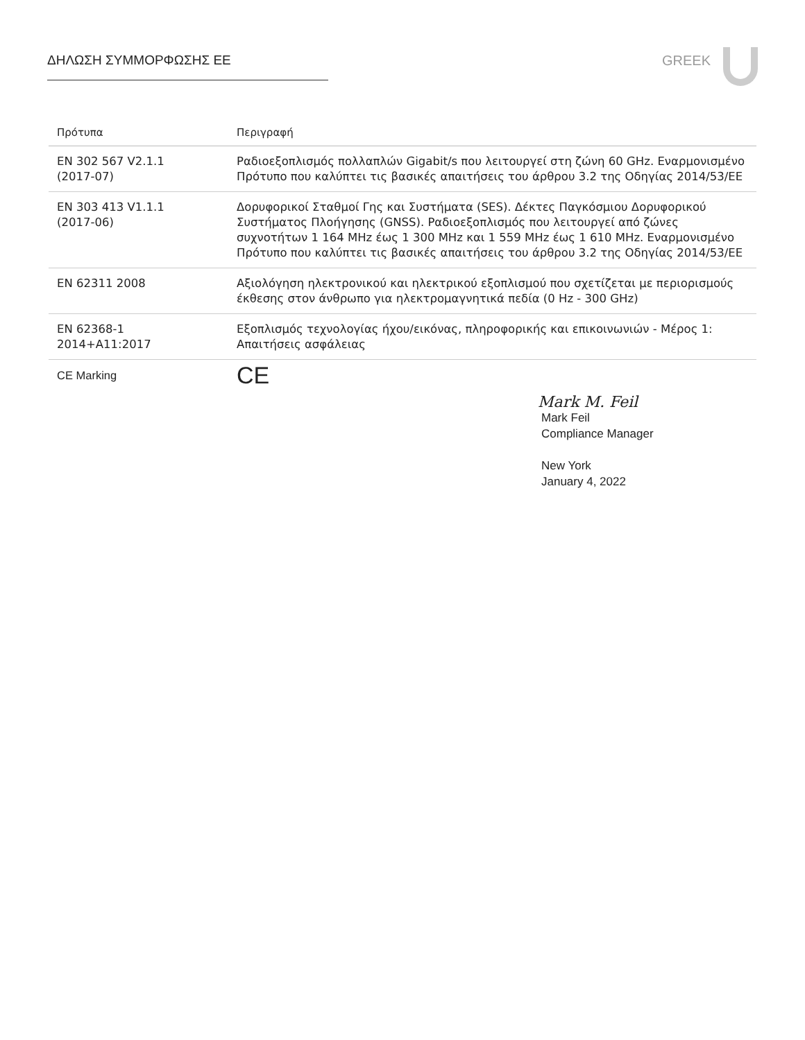ΔΗΛΩΣΗ ΣΥΜΜΟΡΦΩΣΗΣ ΕΕ GREEK
| Πρότυπα | Περιγραφή |
| --- | --- |
| EN 302 567 V2.1.1 (2017-07) | Ραδιοεξοπλισμός πολλαπλών Gigabit/s που λειτουργεί στη ζώνη 60 GHz. Εναρμονισμένο Πρότυπο που καλύπτει τις βασικές απαιτήσεις του άρθρου 3.2 της Οδηγίας 2014/53/ΕΕ |
| EN 303 413 V1.1.1 (2017-06) | Δορυφορικοί Σταθμοί Γης και Συστήματα (SES). Δέκτες Παγκόσμιου Δορυφορικού Συστήματος Πλοήγησης (GNSS). Ραδιοεξοπλισμός που λειτουργεί από ζώνες συχνοτήτων 1 164 MHz έως 1 300 MHz και 1 559 MHz έως 1 610 MHz. Εναρμονισμένο Πρότυπο που καλύπτει τις βασικές απαιτήσεις του άρθρου 3.2 της Οδηγίας 2014/53/ΕΕ |
| EN 62311 2008 | Αξιολόγηση ηλεκτρονικού και ηλεκτρικού εξοπλισμού που σχετίζεται με περιορισμούς έκθεσης στον άνθρωπο για ηλεκτρομαγνητικά πεδία (0 Hz - 300 GHz) |
| EN 62368-1 2014+A11:2017 | Εξοπλισμός τεχνολογίας ήχου/εικόνας, πληροφορικής και επικοινωνιών - Μέρος 1: Απαιτήσεις ασφάλειας |
| CE Marking | CE |
Mark M. Feil
Mark Feil
Compliance Manager
New York
January 4, 2022